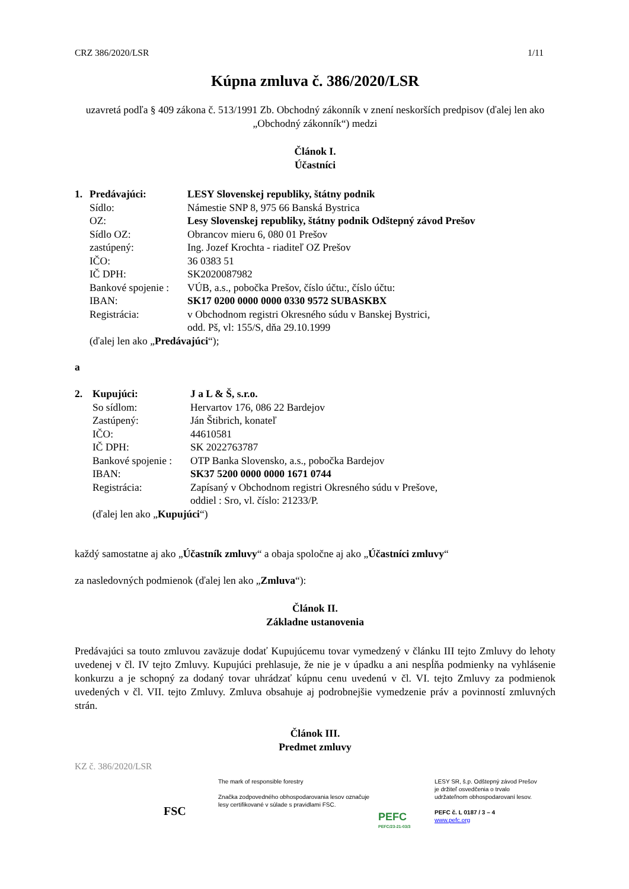CRZ 386/2020/LSR 1/11
Kúpna zmluva č. 386/2020/LSR
uzavretá podľa § 409 zákona č. 513/1991 Zb. Obchodný zákonník v znení neskorších predpisov (ďalej len ako „Obchodný zákonník“) medzi
Článok I.
Účastníci
| 1. | Predávajúci: | LESY Slovenskej republiky, štátny podnik |
| | Sídlo: | Námestie SNP 8, 975 66 Banská Bystrica |
| | OZ: | Lesy Slovenskej republiky, štátny podnik Odštepný závod Prešov |
| | Sídlo OZ: | Obrancov mieru 6, 080 01 Prešov |
| | zastúpený: | Ing. Jozef Krochta - riaditeľ OZ Prešov |
| | IČO: | 36 0383 51 |
| | IČ DPH: | SK2020087982 |
| | Bankové spojenie : | VÚB, a.s., pobočka Prešov, číslo účtu:, číslo účtu: |
| | IBAN: | SK17 0200 0000 0000 0330 9572 SUBASKBX |
| | Registrácia: | v Obchodnom registri Okresného súdu v Banskej Bystrici, odd. Pš, vl: 155/S, dňa 29.10.1999 |
| | (ďalej len ako „ Predávajúci “); | |
a
| 2. | Kupujúci: | J a L & Š, s.r.o. |
| | So sídlom: | Hervartov 176, 086 22 Bardejov |
| | Zastúpený: | Ján Štibrich, konateľ |
| | IČO: | 44610581 |
| | IČ DPH: | SK 2022763787 |
| | Bankové spojenie : | OTP Banka Slovensko, a.s., pobočka Bardejov |
| | IBAN: | SK37 5200 0000 0000 1671 0744 |
| | Registrácia: | Zapísaný v Obchodnom registri Okresného súdu v Prešove, oddiel : Sro, vl. číslo: 21233/P. |
| | (ďalej len ako „ Kupujúci “) | |
každý samostatne aj ako „Účastník zmluvy“ a obaja spoločne aj ako „Účastníci zmluvy“
za nasledovných podmienok (ďalej len ako „Zmluva“):
Článok II.
Základne ustanovenia
Predávajúci sa touto zmluvou zaväzuje dodať Kupujúcemu tovar vymedzený v článku III tejto Zmluvy do lehoty uvedenej v čl. IV tejto Zmluvy. Kupujúci prehlasuje, že nie je v úpadku a ani nespĺňa podmienky na vyhlásenie konkurzu a je schopný za dodaný tovar uhrádzať kúpnu cenu uvedenú v čl. VI. tejto Zmluvy za podmienok uvedených v čl. VII. tejto Zmluvy. Zmluva obsahuje aj podrobnejšie vymedzenie práv a povinností zmluvných strán.
Článok III.
Predmet zmluvy
KZ č. 386/2020/LSR
FSC
The mark of responsible forestry
Značka zodpovedného obhospodarovania lesov označuje lesy certifikované v súlade s pravidlami FSC.
PEFC
PEFC/23-21-03/3
LESY SR, š.p. Odštepný závod Prešov
je držiteľ osvedčenia o trvalo
udržateľnom obhospodarovaní lesov.
PEFC č. L 0187 / 3 – 4
www.pefc.org